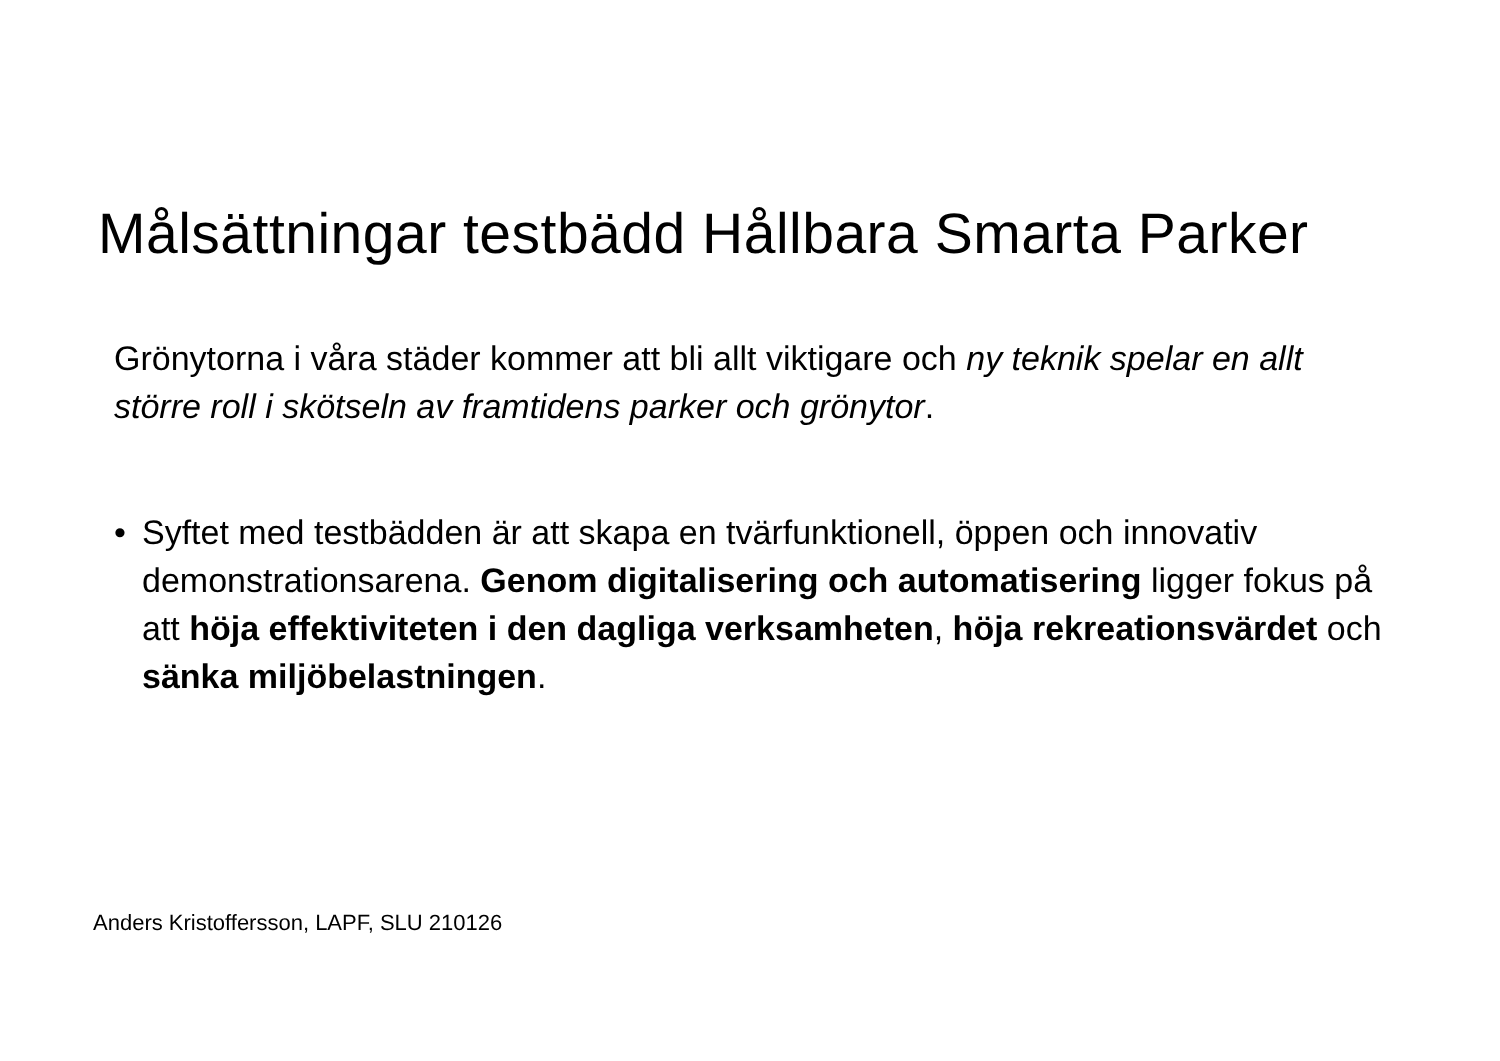Målsättningar testbädd Hållbara Smarta Parker
Grönytorna i våra städer kommer att bli allt viktigare och ny teknik spelar en allt större roll i skötseln av framtidens parker och grönytor.
• Syftet med testbädden är att skapa en tvärfunktionell, öppen och innovativ demonstrationsarena. Genom digitalisering och automatisering ligger fokus på att höja effektiviteten i den dagliga verksamheten, höja rekreationsvärdet och sänka miljöbelastningen.
Anders Kristoffersson, LAPF, SLU 210126